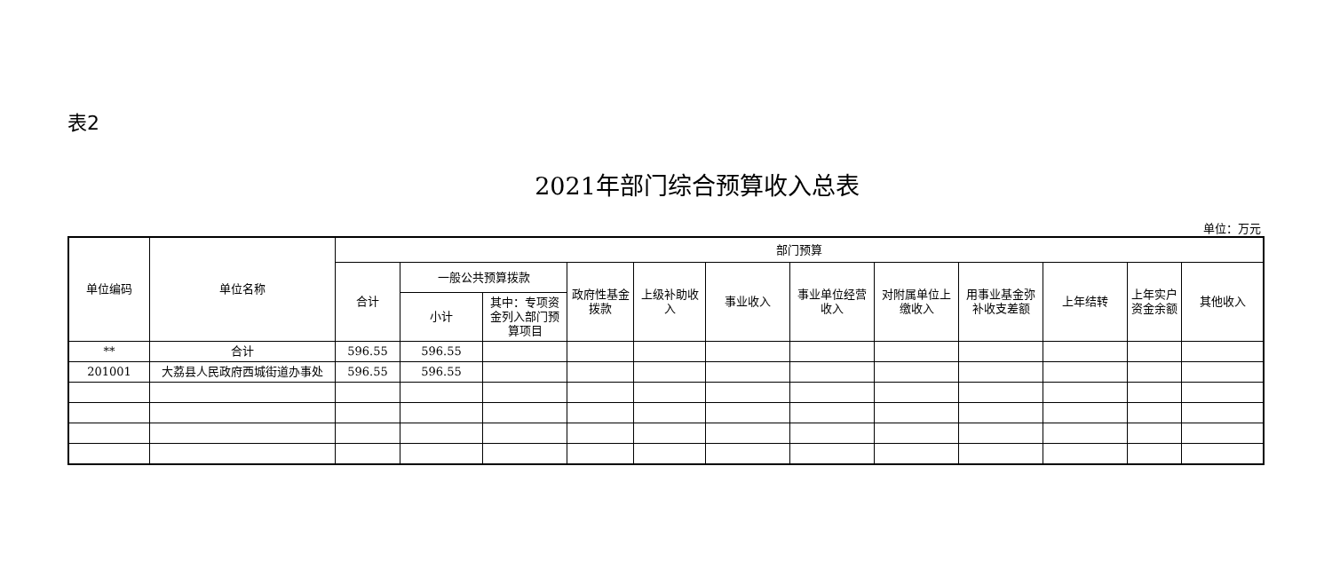表2
2021年部门综合预算收入总表
单位：万元
| 单位编码 | 单位名称 | 部门预算 | | | | | | | | | | | |
| --- | --- | --- | --- | --- | --- | --- | --- | --- | --- | --- | --- | --- | --- |
| | | 合计 | 一般公共预算拨款 | | 政府性基金拨款 | 上级补助收入 | 事业收入 | 事业单位经营收入 | 对附属单位上缴收入 | 用事业基金弥补收支差额 | 上年结转 | 上年实户资金余额 | 其他收入 |
| | | | 小计 | 其中：专项资金列入部门预算项目 | | | | | | | | | |
| ** | 合计 | 596.55 | 596.55 | | | | | | | | | | |
| 201001 | 大荔县人民政府西城街道办事处 | 596.55 | 596.55 | | | | | | | | | | |